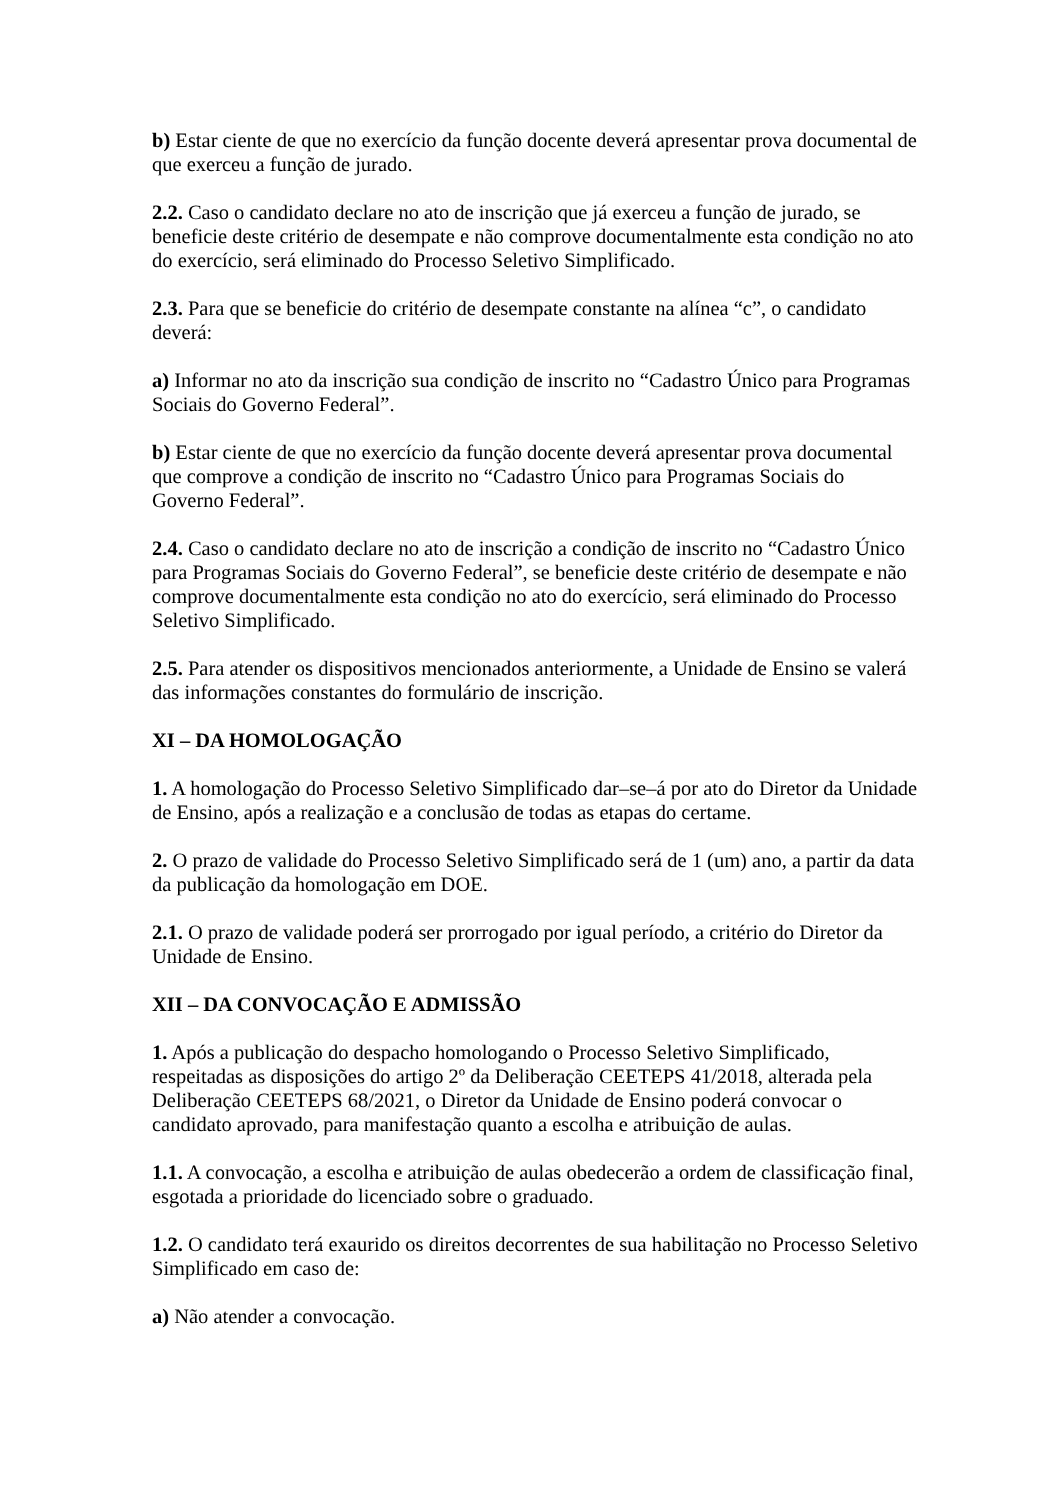b) Estar ciente de que no exercício da função docente deverá apresentar prova documental de que exerceu a função de jurado.
2.2. Caso o candidato declare no ato de inscrição que já exerceu a função de jurado, se beneficie deste critério de desempate e não comprove documentalmente esta condição no ato do exercício, será eliminado do Processo Seletivo Simplificado.
2.3. Para que se beneficie do critério de desempate constante na alínea “c”, o candidato deverá:
a) Informar no ato da inscrição sua condição de inscrito no “Cadastro Único para Programas Sociais do Governo Federal”.
b) Estar ciente de que no exercício da função docente deverá apresentar prova documental que comprove a condição de inscrito no “Cadastro Único para Programas Sociais do Governo Federal”.
2.4. Caso o candidato declare no ato de inscrição a condição de inscrito no “Cadastro Único para Programas Sociais do Governo Federal”, se beneficie deste critério de desempate e não comprove documentalmente esta condição no ato do exercício, será eliminado do Processo Seletivo Simplificado.
2.5. Para atender os dispositivos mencionados anteriormente, a Unidade de Ensino se valerá das informações constantes do formulário de inscrição.
XI – DA HOMOLOGAÇÃO
1. A homologação do Processo Seletivo Simplificado dar–se–á por ato do Diretor da Unidade de Ensino, após a realização e a conclusão de todas as etapas do certame.
2. O prazo de validade do Processo Seletivo Simplificado será de 1 (um) ano, a partir da data da publicação da homologação em DOE.
2.1. O prazo de validade poderá ser prorrogado por igual período, a critério do Diretor da Unidade de Ensino.
XII – DA CONVOCAÇÃO E ADMISSÃO
1. Após a publicação do despacho homologando o Processo Seletivo Simplificado, respeitadas as disposições do artigo 2º da Deliberação CEETEPS 41/2018, alterada pela Deliberação CEETEPS 68/2021, o Diretor da Unidade de Ensino poderá convocar o candidato aprovado, para manifestação quanto a escolha e atribuição de aulas.
1.1. A convocação, a escolha e atribuição de aulas obedecerão a ordem de classificação final, esgotada a prioridade do licenciado sobre o graduado.
1.2. O candidato terá exaurido os direitos decorrentes de sua habilitação no Processo Seletivo Simplificado em caso de:
a) Não atender a convocação.